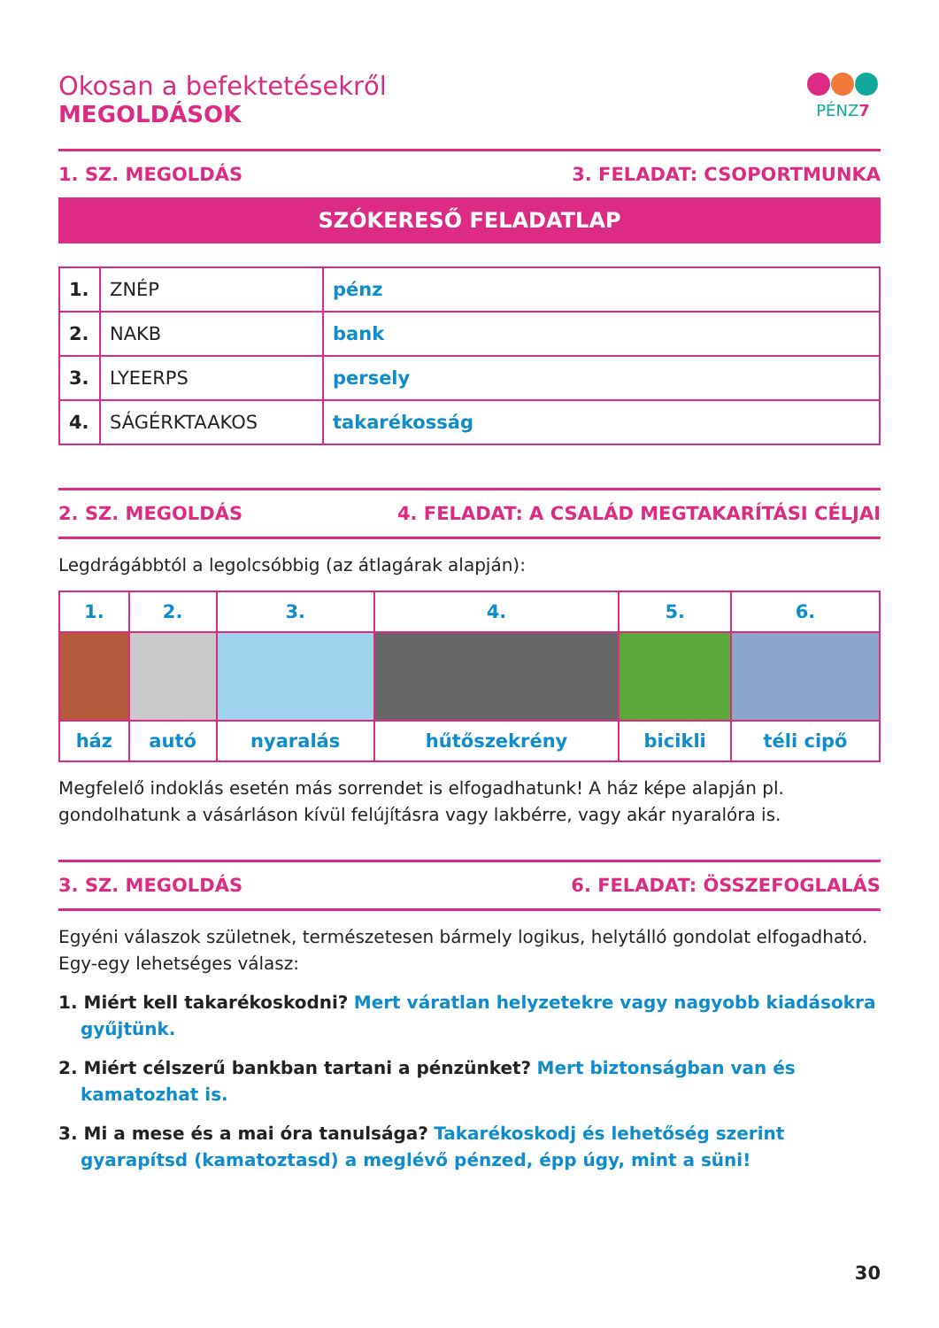Okosan a befektetésekről
MEGOLDÁSOK
PÉNZ7
1. SZ. MEGOLDÁS 3. FELADAT: CSOPORTMUNKA
SZÓKERESŐ FELADATLAP
| 1. | ZNÉP | pénz |
| 2. | NAKB | bank |
| 3. | LYEERPS | persely |
| 4. | SÁGÉRKTAAKOS | takarékosság |
2. SZ. MEGOLDÁS 4. FELADAT: A CSALÁD MEGTAKARÍTÁSI CÉLJAI
Legdrágábbtól a legolcsóbbig (az átlagárak alapján):
| 1. | 2. | 3. | 4. | 5. | 6. |
| --- | --- | --- | --- | --- | --- |
| ház | autó | nyaralás | hűtőszekrény | bicikli | téli cipő |
Megfelelő indoklás esetén más sorrendet is elfogadhatunk! A ház képe alapján pl. gondolhatunk a vásárláson kívül felújításra vagy lakbérre, vagy akár nyaralóra is.
3. SZ. MEGOLDÁS 6. FELADAT: ÖSSZEFOGLALÁS
Egyéni válaszok születnek, természetesen bármely logikus, helytálló gondolat elfogadható. Egy-egy lehetséges válasz:
1. Miért kell takarékoskodni? Mert váratlan helyzetekre vagy nagyobb kiadásokra gyűjtünk.
2. Miért célszerű bankban tartani a pénzünket? Mert biztonságban van és kamatozhat is.
3. Mi a mese és a mai óra tanulsága? Takarékoskodj és lehetőség szerint gyarapítsd (kamatoztasd) a meglévő pénzed, épp úgy, mint a süni!
30